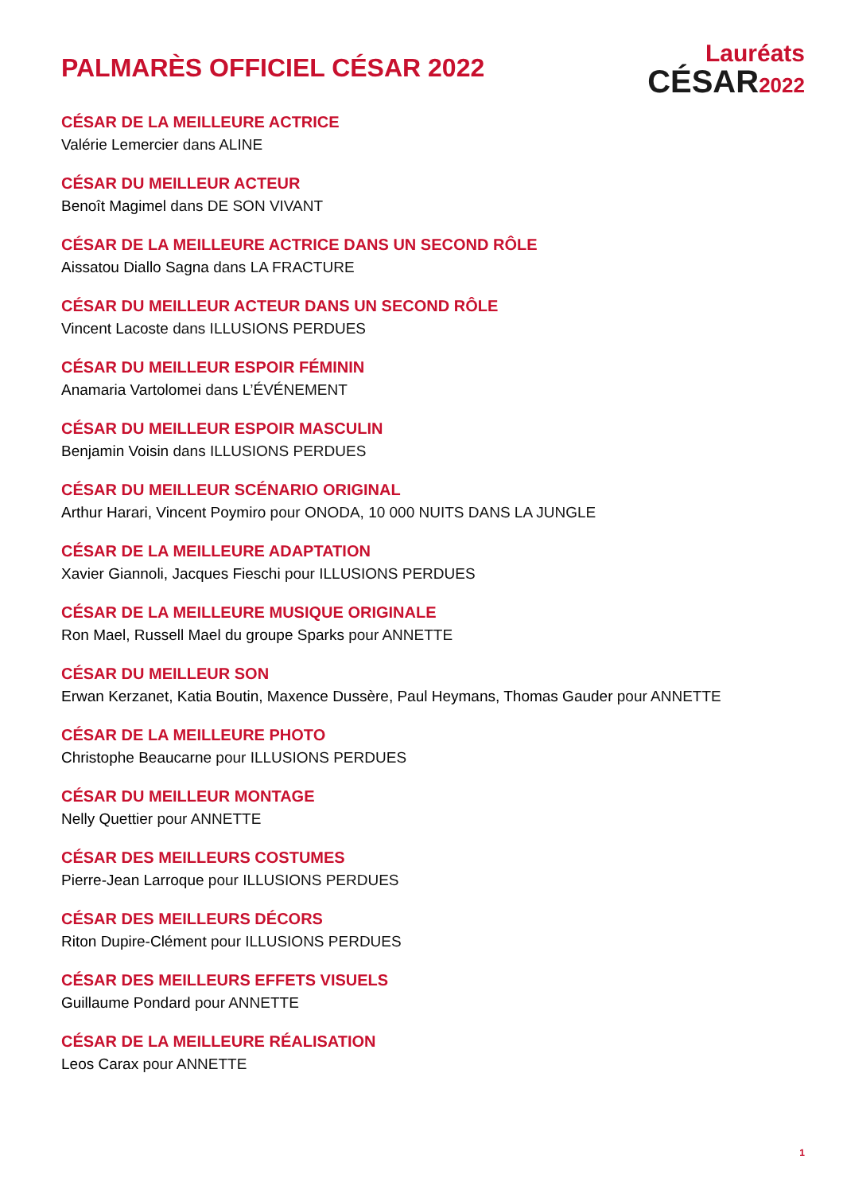PALMARÈS OFFICIEL CÉSAR 2022
Lauréats
CÉSAR2022
CÉSAR DE LA MEILLEURE ACTRICE
Valérie Lemercier dans ALINE
CÉSAR DU MEILLEUR ACTEUR
Benoît Magimel dans DE SON VIVANT
CÉSAR DE LA MEILLEURE ACTRICE DANS UN SECOND RÔLE
Aissatou Diallo Sagna dans LA FRACTURE
CÉSAR DU MEILLEUR ACTEUR DANS UN SECOND RÔLE
Vincent Lacoste dans ILLUSIONS PERDUES
CÉSAR DU MEILLEUR ESPOIR FÉMININ
Anamaria Vartolomei dans L’ÉVÉNEMENT
CÉSAR DU MEILLEUR ESPOIR MASCULIN
Benjamin Voisin dans ILLUSIONS PERDUES
CÉSAR DU MEILLEUR SCÉNARIO ORIGINAL
Arthur Harari, Vincent Poymiro pour ONODA, 10 000 NUITS DANS LA JUNGLE
CÉSAR DE LA MEILLEURE ADAPTATION
Xavier Giannoli, Jacques Fieschi pour ILLUSIONS PERDUES
CÉSAR DE LA MEILLEURE MUSIQUE ORIGINALE
Ron Mael, Russell Mael du groupe Sparks pour ANNETTE
CÉSAR DU MEILLEUR SON
Erwan Kerzanet, Katia Boutin, Maxence Dussère, Paul Heymans, Thomas Gauder pour ANNETTE
CÉSAR DE LA MEILLEURE PHOTO
Christophe Beaucarne pour ILLUSIONS PERDUES
CÉSAR DU MEILLEUR MONTAGE
Nelly Quettier pour ANNETTE
CÉSAR DES MEILLEURS COSTUMES
Pierre-Jean Larroque pour ILLUSIONS PERDUES
CÉSAR DES MEILLEURS DÉCORS
Riton Dupire-Clément pour ILLUSIONS PERDUES
CÉSAR DES MEILLEURS EFFETS VISUELS
Guillaume Pondard pour ANNETTE
CÉSAR DE LA MEILLEURE RÉALISATION
Leos Carax pour ANNETTE
1